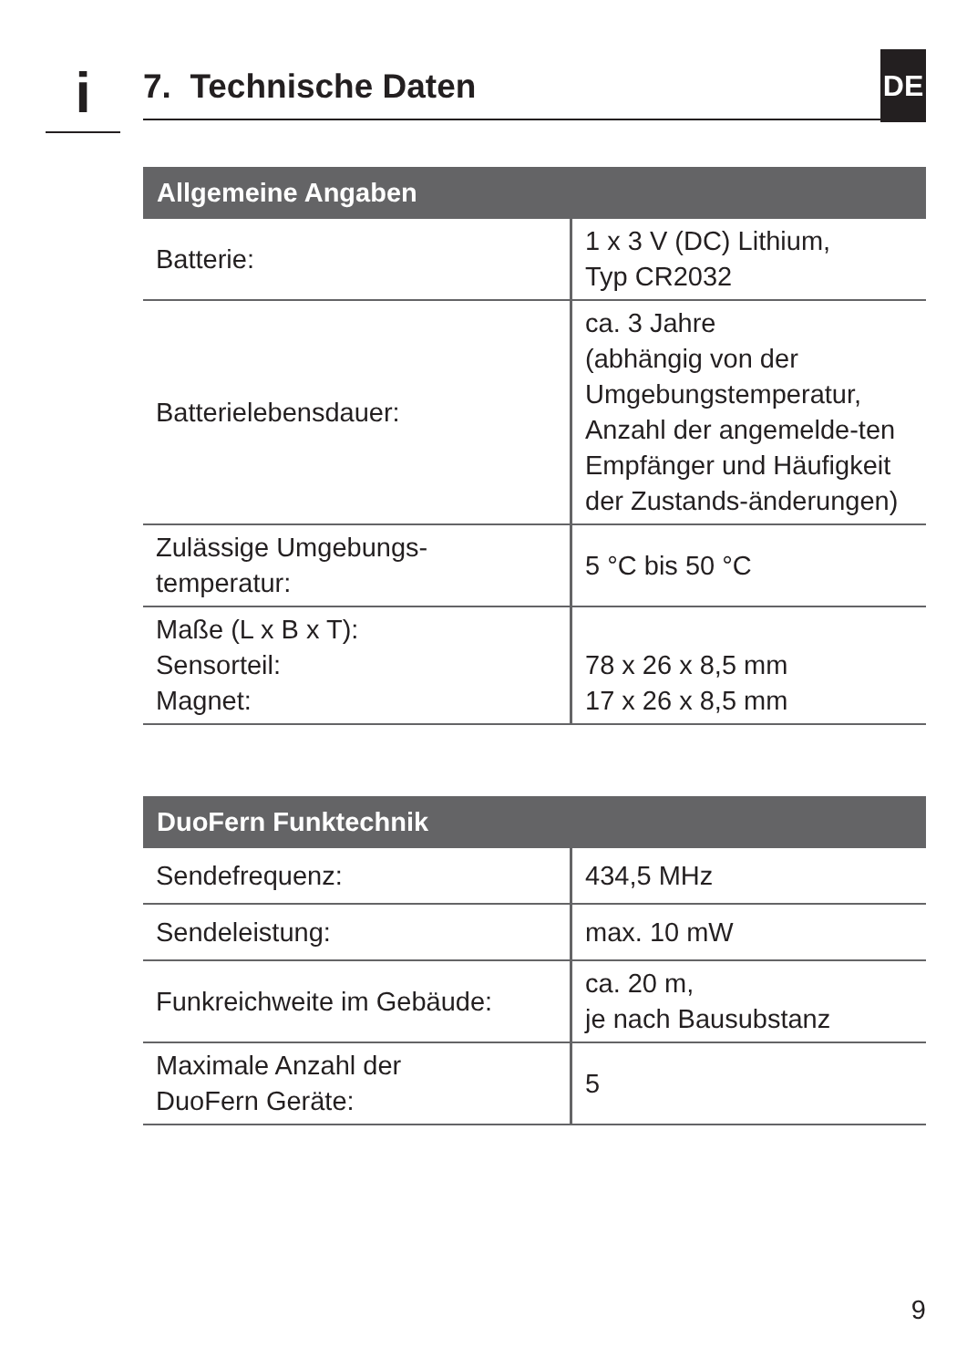i 7. Technische Daten
DE
| Allgemeine Angaben | |
| --- | --- |
| Batterie: | 1 x 3 V (DC) Lithium, Typ CR2032 |
| Batterielebensdauer: | ca. 3 Jahre (abhängig von der Umgebungstemperatur, Anzahl der angemelde-ten Empfänger und Häufigkeit der Zustands-änderungen) |
| Zulässige Umgebungs- temperatur: | 5 °C bis 50 °C |
| Maße (L x B x T): Sensorteil: Magnet: | 78 x 26 x 8,5 mm 17 x 26 x 8,5 mm |
| DuoFern Funktechnik | |
| --- | --- |
| Sendefrequenz: | 434,5 MHz |
| Sendeleistung: | max. 10 mW |
| Funkreichweite im Gebäude: | ca. 20 m, je nach Bausubstanz |
| Maximale Anzahl der DuoFern Geräte: | 5 |
9